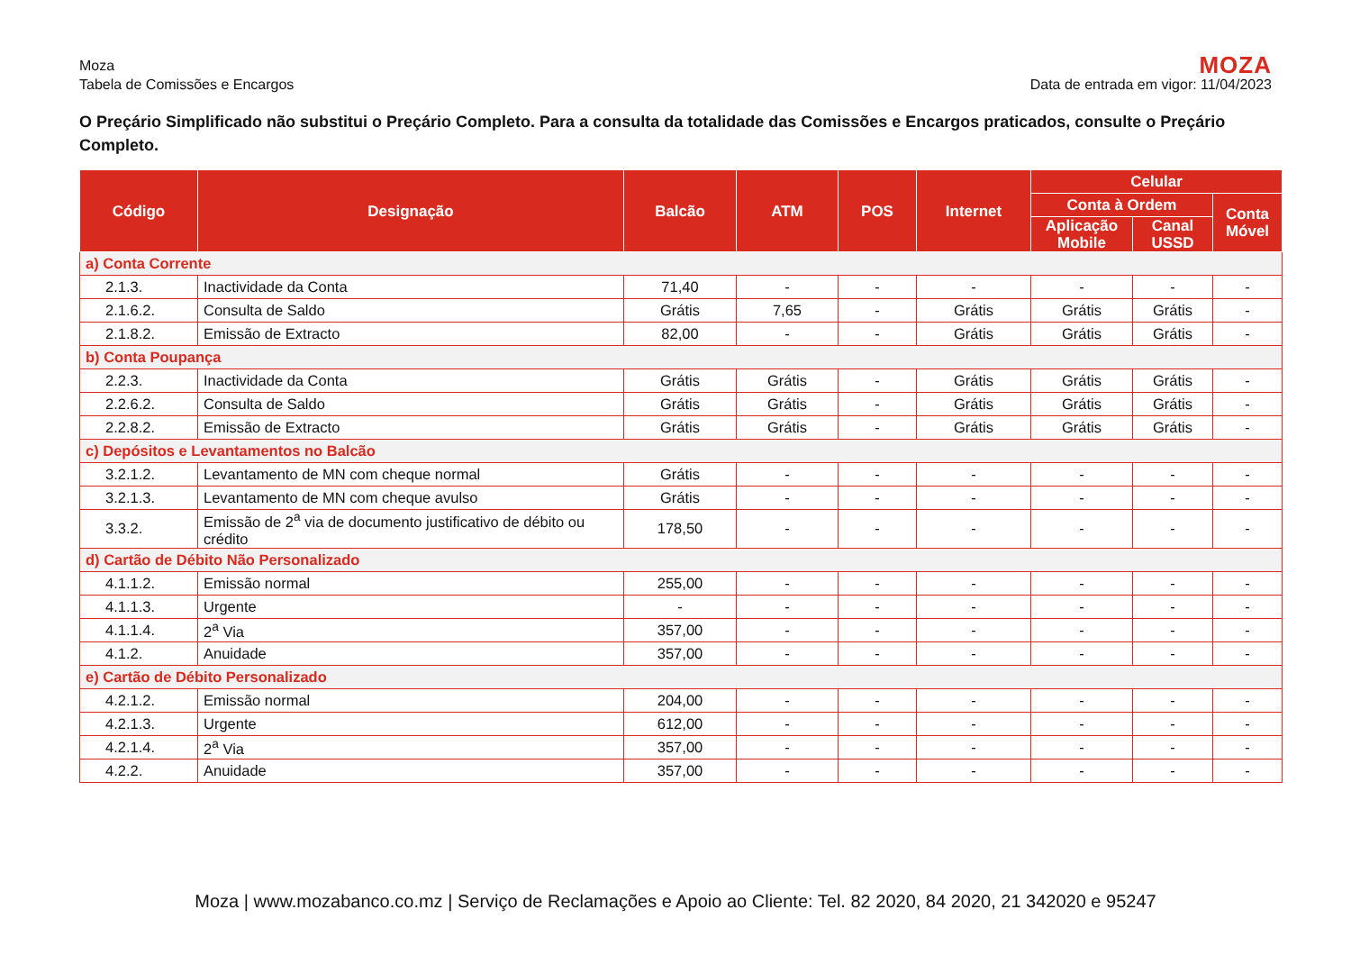Moza
Tabela de Comissões e Encargos
MOZA
Data de entrada em vigor: 11/04/2023
O Preçário Simplificado não substitui o Preçário Completo. Para a consulta da totalidade das Comissões e Encargos praticados, consulte o Preçário Completo.
| Código | Designação | Balcão | ATM | POS | Internet | Celular | | |
| --- | --- | --- | --- | --- | --- | --- | --- | --- |
| | | | | | | Conta à Ordem | | Conta Móvel |
| | | | | | | Aplicação Mobile | Canal USSD | |
| a) Conta Corrente | | | | | | | | |
| 2.1.3. | Inactividade da Conta | 71,40 | - | - | - | - | - | - |
| 2.1.6.2. | Consulta de Saldo | Grátis | 7,65 | - | Grátis | Grátis | Grátis | - |
| 2.1.8.2. | Emissão de Extracto | 82,00 | - | - | Grátis | Grátis | Grátis | - |
| b) Conta Poupança | | | | | | | | |
| 2.2.3. | Inactividade da Conta | Grátis | Grátis | - | Grátis | Grátis | Grátis | - |
| 2.2.6.2. | Consulta de Saldo | Grátis | Grátis | - | Grátis | Grátis | Grátis | - |
| 2.2.8.2. | Emissão de Extracto | Grátis | Grátis | - | Grátis | Grátis | Grátis | - |
| c) Depósitos e Levantamentos no Balcão | | | | | | | | |
| 3.2.1.2. | Levantamento de MN com cheque normal | Grátis | - | - | - | - | - | - |
| 3.2.1.3. | Levantamento de MN com cheque avulso | Grátis | - | - | - | - | - | - |
| 3.3.2. | Emissão de 2<sup>a</sup> via de documento justificativo de débito ou crédito | 178,50 | - | - | - | - | - | - |
| d) Cartão de Débito Não Personalizado | | | | | | | | |
| 4.1.1.2. | Emissão normal | 255,00 | - | - | - | - | - | - |
| 4.1.1.3. | Urgente | - | - | - | - | - | - | - |
| 4.1.1.4. | 2<sup>a</sup> Via | 357,00 | - | - | - | - | - | - |
| 4.1.2. | Anuidade | 357,00 | - | - | - | - | - | - |
| e) Cartão de Débito Personalizado | | | | | | | | |
| 4.2.1.2. | Emissão normal | 204,00 | - | - | - | - | - | - |
| 4.2.1.3. | Urgente | 612,00 | - | - | - | - | - | - |
| 4.2.1.4. | 2<sup>a</sup> Via | 357,00 | - | - | - | - | - | - |
| 4.2.2. | Anuidade | 357,00 | - | - | - | - | - | - |
Moza | www.mozabanco.co.mz | Serviço de Reclamações e Apoio ao Cliente: Tel. 82 2020, 84 2020, 21 342020 e 95247